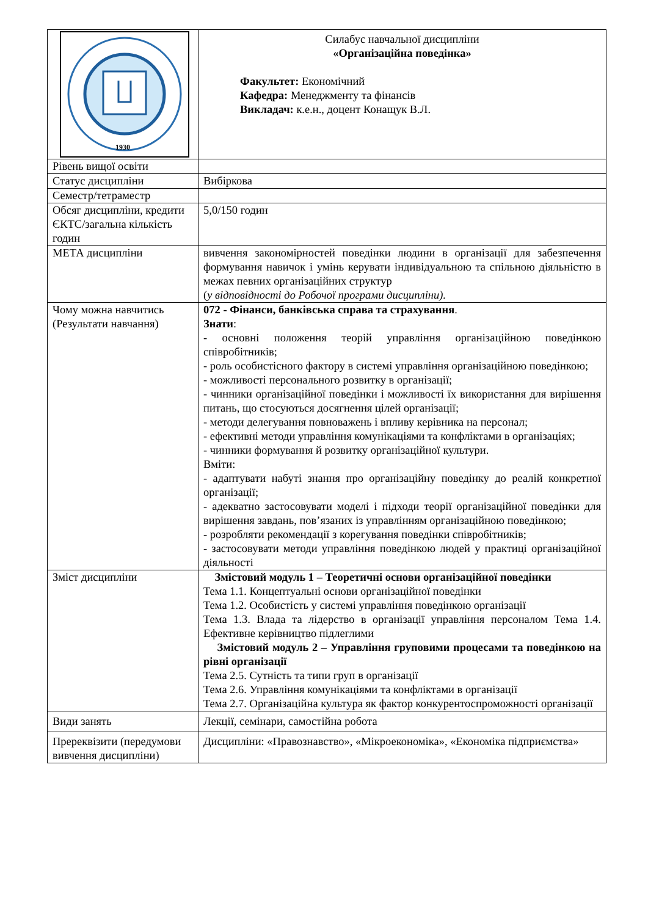| 1930 | Силабус навчальної дисципліни «Організаційна поведінка» Факультет: Економічний Кафедра: Менеджменту та фінансів Викладач: к.е.н., доцент Конащук В.Л. |
| Рівень вищої освіти | |
| Статус дисципліни | Вибіркова |
| Семестр/тетраместр | |
| Обсяг дисципліни, кредити ЄКТС/загальна кількість годин | 5,0/150 годин |
| МЕТА дисципліни | вивчення закономірностей поведінки людини в організації для забезпечення формування навичок і умінь керувати індивідуальною та спільною діяльністю в межах певних організаційних структур ( у відповідності до Робочої програми дисципліни). |
| Чому можна навчитись (Результати навчання) | 072 - Фінанси, банківська справа та страхування . Знати : - основні положення теорій управління організаційною поведінкою співробітників; - роль особистісного фактору в системі управління організаційною поведінкою; - можливості персонального розвитку в організації; - чинники організаційної поведінки і можливості їх використання для вирішення питань, що стосуються досягнення цілей організації; - методи делегування повноважень і впливу керівника на персонал; - ефективні методи управління комунікаціями та конфліктами в організаціях; - чинники формування й розвитку організаційної культури. Вміти: - адаптувати набуті знання про організаційну поведінку до реалій конкретної організації; - адекватно застосовувати моделі і підходи теорії організаційної поведінки для вирішення завдань, пов’язаних із управлінням організаційною поведінкою; - розробляти рекомендації з корегування поведінки співробітників; - застосовувати методи управління поведінкою людей у практиці організаційної діяльності |
| Зміст дисципліни | Змістовий модуль 1 – Теоретичні основи організаційної поведінки Тема 1.1. Концептуальні основи організаційної поведінки Тема 1.2. Особистість у системі управління поведінкою організації Тема 1.3. Влада та лідерство в організації управління персоналом Тема 1.4. Ефективне керівництво підлеглими Змістовий модуль 2 – Управління груповими процесами та поведінкою на рівні організації Тема 2.5. Сутність та типи груп в організації Тема 2.6. Управління комунікаціями та конфліктами в організації Тема 2.7. Організаційна культура як фактор конкурентоспроможності організації |
| Види занять | Лекції, семінари, самостійна робота |
| Пререквізити (передумови вивчення дисципліни) | Дисципліни: «Правознавство», «Мікроекономіка», «Економіка підприємства» |